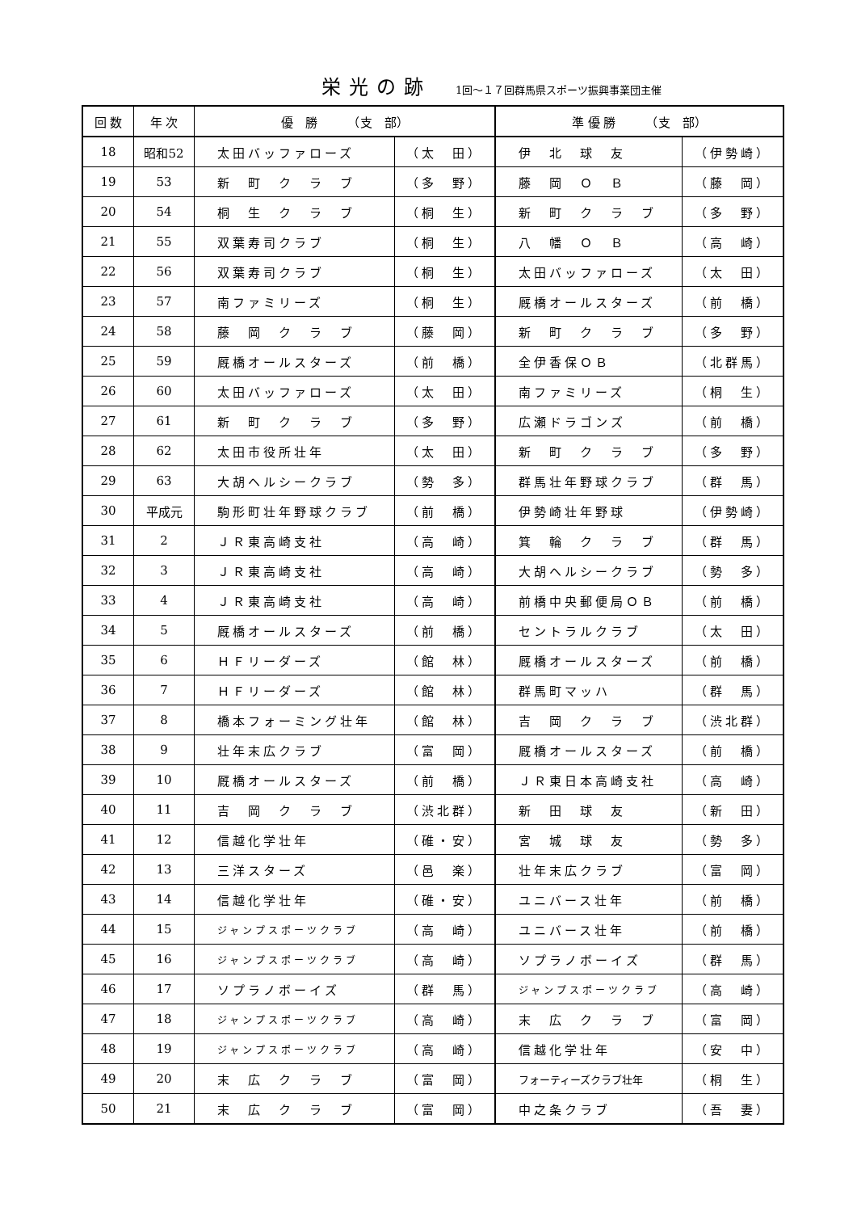栄光の跡 1回～１７回群馬県スポーツ振興事業団主催
| 回 数 | 年 次 | 優 勝 （支 部） | | 準 優 勝 （支 部） | |
| --- | --- | --- | --- | --- | --- |
| 18 | 昭和52 | 太田バッファローズ | （太 田） | 伊 北 球 友 | （伊勢崎） |
| 19 | 53 | 新 町 ク ラ ブ | （多 野） | 藤 岡 Ｏ Ｂ | （藤 岡） |
| 20 | 54 | 桐 生 ク ラ ブ | （桐 生） | 新 町 ク ラ ブ | （多 野） |
| 21 | 55 | 双葉寿司クラブ | （桐 生） | 八 幡 Ｏ Ｂ | （高 崎） |
| 22 | 56 | 双葉寿司クラブ | （桐 生） | 太田バッファローズ | （太 田） |
| 23 | 57 | 南ファミリーズ | （桐 生） | 厩橋オールスターズ | （前 橋） |
| 24 | 58 | 藤 岡 ク ラ ブ | （藤 岡） | 新 町 ク ラ ブ | （多 野） |
| 25 | 59 | 厩橋オールスターズ | （前 橋） | 全伊香保ＯＢ | （北群馬） |
| 26 | 60 | 太田バッファローズ | （太 田） | 南ファミリーズ | （桐 生） |
| 27 | 61 | 新 町 ク ラ ブ | （多 野） | 広瀬ドラゴンズ | （前 橋） |
| 28 | 62 | 太田市役所壮年 | （太 田） | 新 町 ク ラ ブ | （多 野） |
| 29 | 63 | 大胡ヘルシークラブ | （勢 多） | 群馬壮年野球クラブ | （群 馬） |
| 30 | 平成元 | 駒形町壮年野球クラブ | （前 橋） | 伊勢崎壮年野球 | （伊勢崎） |
| 31 | 2 | ＪＲ東高崎支社 | （高 崎） | 箕 輪 ク ラ ブ | （群 馬） |
| 32 | 3 | ＪＲ東高崎支社 | （高 崎） | 大胡ヘルシークラブ | （勢 多） |
| 33 | 4 | ＪＲ東高崎支社 | （高 崎） | 前橋中央郵便局ＯＢ | （前 橋） |
| 34 | 5 | 厩橋オールスターズ | （前 橋） | セントラルクラブ | （太 田） |
| 35 | 6 | ＨＦリーダーズ | （館 林） | 厩橋オールスターズ | （前 橋） |
| 36 | 7 | ＨＦリーダーズ | （館 林） | 群馬町マッハ | （群 馬） |
| 37 | 8 | 橋本フォーミング壮年 | （館 林） | 吉 岡 ク ラ ブ | （渋北群） |
| 38 | 9 | 壮年末広クラブ | （富 岡） | 厩橋オールスターズ | （前 橋） |
| 39 | 10 | 厩橋オールスターズ | （前 橋） | ＪＲ東日本高崎支社 | （高 崎） |
| 40 | 11 | 吉 岡 ク ラ ブ | （渋北群） | 新 田 球 友 | （新 田） |
| 41 | 12 | 信越化学壮年 | （碓・安） | 宮 城 球 友 | （勢 多） |
| 42 | 13 | 三洋スターズ | （邑 楽） | 壮年末広クラブ | （富 岡） |
| 43 | 14 | 信越化学壮年 | （碓・安） | ユニバース壮年 | （前 橋） |
| 44 | 15 | ジャンプスポーツクラブ | （高 崎） | ユニバース壮年 | （前 橋） |
| 45 | 16 | ジャンプスポーツクラブ | （高 崎） | ソプラノボーイズ | （群 馬） |
| 46 | 17 | ソプラノボーイズ | （群 馬） | ジャンプスポーツクラブ | （高 崎） |
| 47 | 18 | ジャンプスポーツクラブ | （高 崎） | 末 広 ク ラ ブ | （富 岡） |
| 48 | 19 | ジャンプスポーツクラブ | （高 崎） | 信越化学壮年 | （安 中） |
| 49 | 20 | 末 広 ク ラ ブ | （富 岡） | フォーティーズクラブ壮年 | （桐 生） |
| 50 | 21 | 末 広 ク ラ ブ | （富 岡） | 中之条クラブ | （吾 妻） |